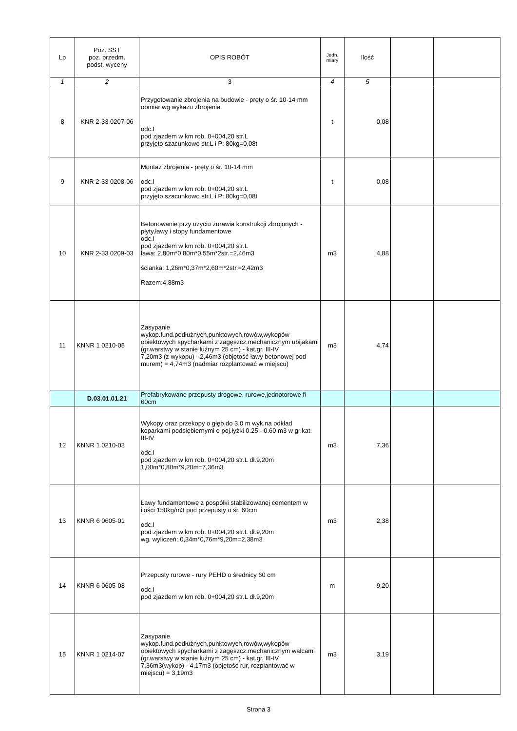| Lp | Poz. SST poz. przedm. podst. wyceny | OPIS ROBÓT | Jedn. miary | Ilość | | |
| --- | --- | --- | --- | --- | --- | --- |
| 1 | 2 | 3 | 4 | 5 | | |
| 8 | KNR 2-33 0207-06 | Przygotowanie zbrojenia na budowie - pręty o śr. 10-14 mm obmiar wg wykazu zbrojenia odc.I pod zjazdem w km rob. 0+004,20 str.L przyjęto szacunkowo str.L i P: 80kg=0,08t | t | 0,08 | | |
| 9 | KNR 2-33 0208-06 | Montaż zbrojenia - pręty o śr. 10-14 mm odc.I pod zjazdem w km rob. 0+004,20 str.L przyjęto szacunkowo str.L i P: 80kg=0,08t | t | 0,08 | | |
| 10 | KNR 2-33 0209-03 | Betonowanie przy użyciu żurawia konstrukcji zbrojonych - płyty,ławy i stopy fundamentowe odc.I pod zjazdem w km rob. 0+004,20 str.L ława: 2,80m*0,80m*0,55m*2str.=2,46m3 ścianka: 1,26m*0,37m*2,60m*2str.=2,42m3 Razem:4,88m3 | m3 | 4,88 | | |
| 11 | KNNR 1 0210-05 | Zasypanie wykop.fund.podłużnych,punktowych,rowów,wykopów obiektowych spycharkami z zagęszcz.mechanicznym ubijakami (gr.warstwy w stanie luźnym 25 cm) - kat.gr. III-IV 7,20m3 (z wykopu) - 2,46m3 (objętość ławy betonowej pod murem) = 4,74m3 (nadmiar rozplantować w miejscu) | m3 | 4,74 | | |
| | D.03.01.01.21 | Prefabrykowane przepusty drogowe, rurowe,jednotorowe fi 60cm | | | | |
| 12 | KNNR 1 0210-03 | Wykopy oraz przekopy o głęb.do 3.0 m wyk.na odkład koparkami podsiębiernymi o poj.łyżki 0.25 - 0.60 m3 w gr.kat. III-IV odc.I pod zjazdem w km rob. 0+004,20 str.L dł.9,20m 1,00m*0,80m*9,20m=7,36m3 | m3 | 7,36 | | |
| 13 | KNNR 6 0605-01 | Ławy fundamentowe z pospółki stabilizowanej cementem w ilości 150kg/m3 pod przepusty o śr. 60cm odc.I pod zjazdem w km rob. 0+004,20 str.L dł.9,20m wg. wyliczeń: 0,34m*0,76m*9,20m=2,38m3 | m3 | 2,38 | | |
| 14 | KNNR 6 0605-08 | Przepusty rurowe - rury PEHD o średnicy 60 cm odc.I pod zjazdem w km rob. 0+004,20 str.L dł.9,20m | m | 9,20 | | |
| 15 | KNNR 1 0214-07 | Zasypanie wykop.fund.podłużnych,punktowych,rowów,wykopów obiektowych spycharkami z zagęszcz.mechanicznym walcami (gr.warstwy w stanie luźnym 25 cm) - kat.gr. III-IV 7,36m3(wykop) - 4,17m3 (objętość rur, rozplantować w miejscu) = 3,19m3 | m3 | 3,19 | | |
Strona 3